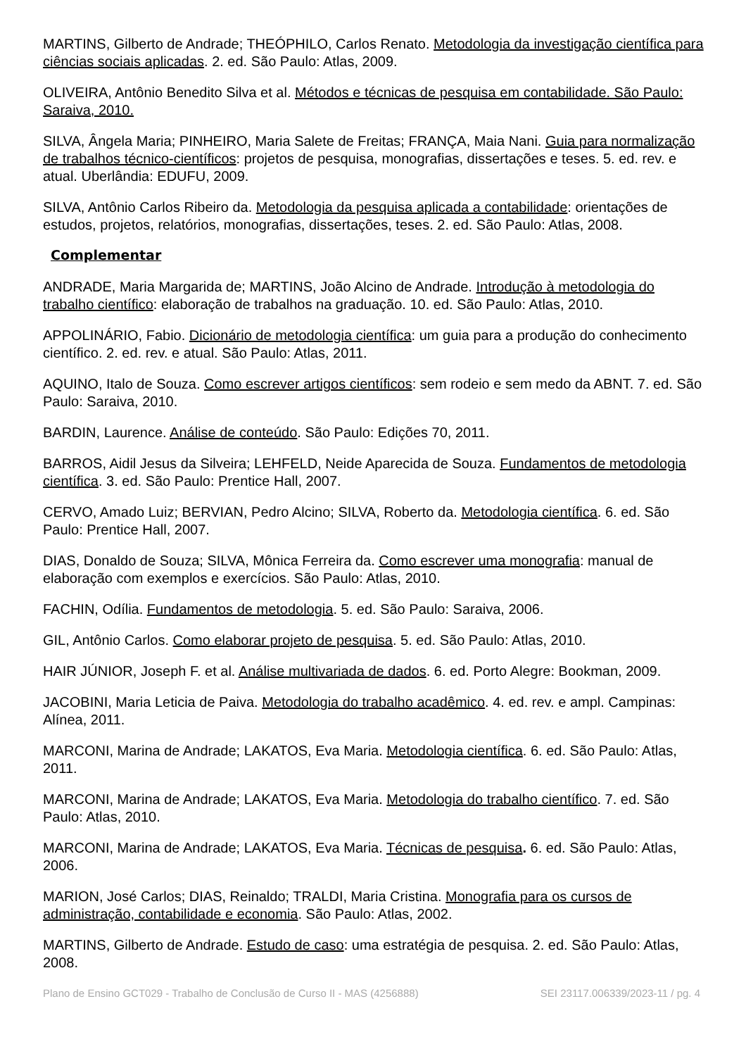MARTINS, Gilberto de Andrade; THEÓPHILO, Carlos Renato. Metodologia da investigação científica para ciências sociais aplicadas. 2. ed. São Paulo: Atlas, 2009.
OLIVEIRA, Antônio Benedito Silva et al. Métodos e técnicas de pesquisa em contabilidade. São Paulo: Saraiva, 2010.
SILVA, Ângela Maria; PINHEIRO, Maria Salete de Freitas; FRANÇA, Maia Nani. Guia para normalização de trabalhos técnico-científicos: projetos de pesquisa, monografias, dissertações e teses. 5. ed. rev. e atual. Uberlândia: EDUFU, 2009.
SILVA, Antônio Carlos Ribeiro da. Metodologia da pesquisa aplicada a contabilidade: orientações de estudos, projetos, relatórios, monografias, dissertações, teses. 2. ed. São Paulo: Atlas, 2008.
Complementar
ANDRADE, Maria Margarida de; MARTINS, João Alcino de Andrade. Introdução à metodologia do trabalho científico: elaboração de trabalhos na graduação. 10. ed. São Paulo: Atlas, 2010.
APPOLINÁRIO, Fabio. Dicionário de metodologia científica: um guia para a produção do conhecimento científico. 2. ed. rev. e atual. São Paulo: Atlas, 2011.
AQUINO, Italo de Souza. Como escrever artigos científicos: sem rodeio e sem medo da ABNT. 7. ed. São Paulo: Saraiva, 2010.
BARDIN, Laurence. Análise de conteúdo. São Paulo: Edições 70, 2011.
BARROS, Aidil Jesus da Silveira; LEHFELD, Neide Aparecida de Souza. Fundamentos de metodologia científica. 3. ed. São Paulo: Prentice Hall, 2007.
CERVO, Amado Luiz; BERVIAN, Pedro Alcino; SILVA, Roberto da. Metodologia científica. 6. ed. São Paulo: Prentice Hall, 2007.
DIAS, Donaldo de Souza; SILVA, Mônica Ferreira da. Como escrever uma monografia: manual de elaboração com exemplos e exercícios. São Paulo: Atlas, 2010.
FACHIN, Odília. Fundamentos de metodologia. 5. ed. São Paulo: Saraiva, 2006.
GIL, Antônio Carlos. Como elaborar projeto de pesquisa. 5. ed. São Paulo: Atlas, 2010.
HAIR JÚNIOR, Joseph F. et al. Análise multivariada de dados. 6. ed. Porto Alegre: Bookman, 2009.
JACOBINI, Maria Leticia de Paiva. Metodologia do trabalho acadêmico. 4. ed. rev. e ampl. Campinas: Alínea, 2011.
MARCONI, Marina de Andrade; LAKATOS, Eva Maria. Metodologia científica. 6. ed. São Paulo: Atlas, 2011.
MARCONI, Marina de Andrade; LAKATOS, Eva Maria. Metodologia do trabalho científico. 7. ed. São Paulo: Atlas, 2010.
MARCONI, Marina de Andrade; LAKATOS, Eva Maria. Técnicas de pesquisa. 6. ed. São Paulo: Atlas, 2006.
MARION, José Carlos; DIAS, Reinaldo; TRALDI, Maria Cristina. Monografia para os cursos de administração, contabilidade e economia. São Paulo: Atlas, 2002.
MARTINS, Gilberto de Andrade. Estudo de caso: uma estratégia de pesquisa. 2. ed. São Paulo: Atlas, 2008.
Plano de Ensino GCT029 - Trabalho de Conclusão de Curso II - MAS (4256888) SEI 23117.006339/2023-11 / pg. 4